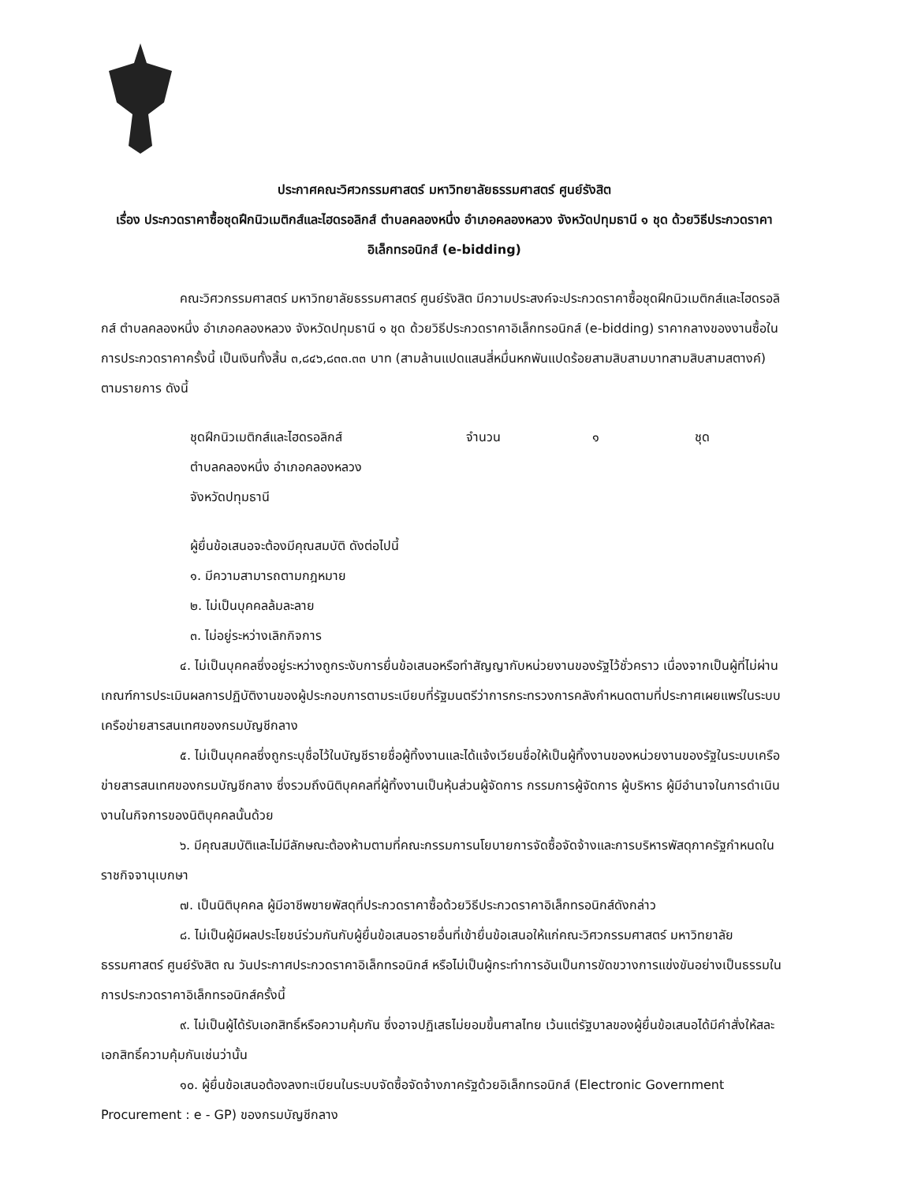ประกาศคณะวิศวกรรมศาสตร์ มหาวิทยาลัยธรรมศาสตร์ ศูนย์รังสิต
เรื่อง ประกวดราคาซื้อชุดฝึกนิวเมติกส์และไฮดรอลิกส์ ตำบลคลองหนึ่ง อำเภอคลองหลวง จังหวัดปทุมธานี ๑ ชุด ด้วยวิธีประกวดราคาอิเล็กทรอนิกส์ (e-bidding)
คณะวิศวกรรมศาสตร์ มหาวิทยาลัยธรรมศาสตร์ ศูนย์รังสิต มีความประสงค์จะประกวดราคาซื้อชุดฝึกนิวเมติกส์และไฮดรอลิกส์ ตำบลคลองหนึ่ง อำเภอคลองหลวง จังหวัดปทุมธานี ๑ ชุด ด้วยวิธีประกวดราคาอิเล็กทรอนิกส์ (e-bidding) ราคากลางของงานซื้อในการประกวดราคาครั้งนี้ เป็นเงินทั้งสิ้น ๓,๘๔๖,๘๓๓.๓๓ บาท (สามล้านแปดแสนสี่หมื่นหกพันแปดร้อยสามสิบสามบาทสามสิบสามสตางค์) ตามรายการ ดังนี้
ชุดฝึกนิวเมติกส์และไฮดรอลิกส์ จำนวน ๑ ชุด
ตำบลคลองหนึ่ง อำเภอคลองหลวง
จังหวัดปทุมธานี
ผู้ยื่นข้อเสนอจะต้องมีคุณสมบัติ ดังต่อไปนี้
๑. มีความสามารถตามกฎหมาย
๒. ไม่เป็นบุคคลล้มละลาย
๓. ไม่อยู่ระหว่างเลิกกิจการ
๔. ไม่เป็นบุคคลซึ่งอยู่ระหว่างถูกระงับการยื่นข้อเสนอหรือทำสัญญากับหน่วยงานของรัฐไว้ชั่วคราว เนื่องจากเป็นผู้ที่ไม่ผ่านเกณฑ์การประเมินผลการปฏิบัติงานของผู้ประกอบการตามระเบียบที่รัฐมนตรีว่าการกระทรวงการคลังกำหนดตามที่ประกาศเผยแพร่ในระบบเครือข่ายสารสนเทศของกรมบัญชีกลาง
๕. ไม่เป็นบุคคลซึ่งถูกระบุชื่อไว้ในบัญชีรายชื่อผู้ทิ้งงานและได้แจ้งเวียนชื่อให้เป็นผู้ทิ้งงานของหน่วยงานของรัฐในระบบเครือข่ายสารสนเทศของกรมบัญชีกลาง ซึ่งรวมถึงนิติบุคคลที่ผู้ทิ้งงานเป็นหุ้นส่วนผู้จัดการ กรรมการผู้จัดการ ผู้บริหาร ผู้มีอำนาจในการดำเนินงานในกิจการของนิติบุคคลนั้นด้วย
๖. มีคุณสมบัติและไม่มีลักษณะต้องห้ามตามที่คณะกรรมการนโยบายการจัดซื้อจัดจ้างและการบริหารพัสดุภาครัฐกำหนดในราชกิจจานุเบกษา
๗. เป็นนิติบุคคล ผู้มีอาชีพขายพัสดุที่ประกวดราคาซื้อด้วยวิธีประกวดราคาอิเล็กทรอนิกส์ดังกล่าว
๘. ไม่เป็นผู้มีผลประโยชน์ร่วมกันกับผู้ยื่นข้อเสนอรายอื่นที่เข้ายื่นข้อเสนอให้แก่คณะวิศวกรรมศาสตร์ มหาวิทยาลัยธรรมศาสตร์ ศูนย์รังสิต ณ วันประกาศประกวดราคาอิเล็กทรอนิกส์ หรือไม่เป็นผู้กระทำการอันเป็นการขัดขวางการแข่งขันอย่างเป็นธรรมในการประกวดราคาอิเล็กทรอนิกส์ครั้งนี้
๙. ไม่เป็นผู้ได้รับเอกสิทธิ์หรือความคุ้มกัน ซึ่งอาจปฏิเสธไม่ยอมขึ้นศาลไทย เว้นแต่รัฐบาลของผู้ยื่นข้อเสนอได้มีคำสั่งให้สละเอกสิทธิ์ความคุ้มกันเช่นว่านั้น
๑๐. ผู้ยื่นข้อเสนอต้องลงทะเบียนในระบบจัดซื้อจัดจ้างภาครัฐด้วยอิเล็กทรอนิกส์ (Electronic Government Procurement : e - GP) ของกรมบัญชีกลาง